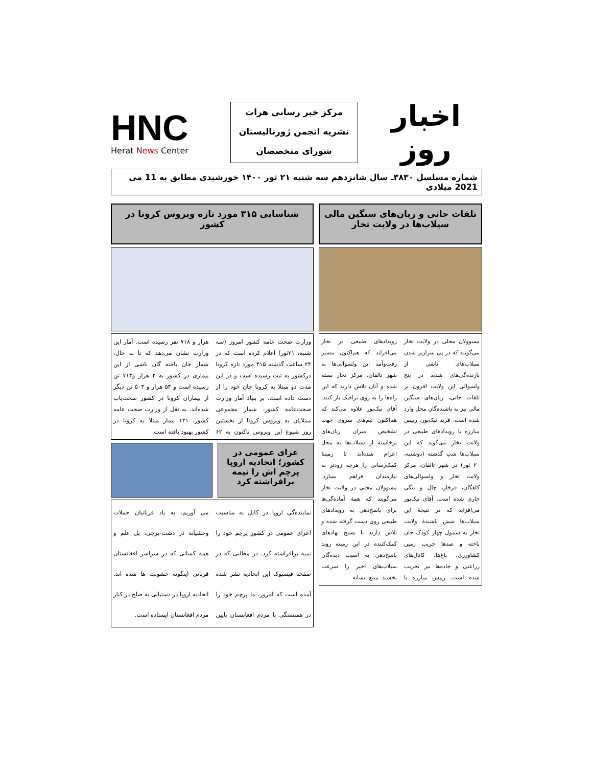اخبار روز
مرکز خبر رسانی هرات
نشریه انجمن ژورنالیستان
شورای متخصصان
HNC
Herat News Center
شماره مسلسل ۳۸۳۰ـ سال شانزدهم سه شنبه ۲۱ ثور ۱۴۰۰ خورشیدی مطابق به 11 می 2021 میلادی
تلفات جانی و زیان‌های سنگین مالی سیلاب‌ها در ولایت تخار
مسوولان محلی در ولایت تخار می‌گویند که در پی سرازیر شدن سیلاب‌های ناشی از بارنده‌گی‌های شدید در پنج ولسوالی این ولایت افزون بر تلفات جانی، زیان‌های سنگین مالی نیز به باشنده‌گان محل وارد شده است. فرید نیک‌پور، رییس مبارزه با رویدادهای طبیعی در ولایت تخار می‌گوید که این سیلاب‌ها شب گذشته (دوشنبه، ۲۰ ثور) در شهر تالقان، مرکز ولایت تخار و ولسوالی‌های کلفگان، فرخار، چال و بنگی جاری شده است. آقای نیک‌پور می‌افزاید که در نتیجهٔ این سیلاب‌ها شش باشندهٔ ولایت تخار به شمول چهار کودک جان باخته و صدها جریب زمین کشاورزی، باغ‌ها، کانال‌های زراعتی و جاده‌ها نیز تخریب شده است. رییس مبارزه با رویدادهای طبیعی در تخار می‌افزاید که هم‌اکنون مسیر رفت‌وآمد این ولسوالی‌ها به شهر تالقان، مرکز تخار بسته شده و آنان تلاش دارند که این راه‌ها را به روی ترافیک باز کنند. آقای نیک‌پور علاوه می‌کند که هم‌اکنون تیم‌های سروی جهت تشخیص میزان زیان‌های برخاسته از سیلاب‌ها به محل اعزام شده‌اند تا زمینهٔ کمک‌رسانی را هرچه زودتر به نیازمندان فراهم بسازد. مسوولان محلی در ولایت تخار می‌گویند که همهٔ آماده‌گی‌ها برای پاسخ‌دهی به رویدادهای طبیعی روی دست گرفته شده و تلاش دارند با بسیج نهادهای کمک‌کننده در این زمینه روند پاسخ‌دهی به آسیب دیده‌گان سیلاب‌های اخیر را سرعت بخشند. منبع: نشانه
شناسایی ۳۱۵ مورد تازه ویروس کرونا در کشور
وزارت صحت عامه کشور امروز (سه شنبه، ۲۱ثور) اعلام کرده است که در ۲۴ ساعت گذشته ۳۱۵ مورد تازه کرونا درکشور به ثبت رسیده است و در این مدت دو مبتلا به کرونا جان خود را از دست داده است. بر بنیاد آمار وزارت صحت‌عامه کشور، شمار مجموعی مبتلایان به ویروس کرونا از نخستین روز شیوع این ویروس تاکنون به ۶۲ هزار و ۷۱۸ نفر رسیده است. آمار این وزارت نشان می‌دهد که تا به حال، شمار جان باخته گان ناشی از این بیماری در کشور به ۲ هزار و۷۱۳ تن رسیده است و ۵۴ هزار و ۵۰۳ تن دیگر از بیماران کرونا در کشور صحت‌یاب شده‌اند. به نقل از وزارت صحت عامه کشور، ۱۲۱ بیمار مبتلا به کرونا در کشور بهبود یافته است.
عزای عمومی در کشور؛ اتحادیه اروپا پرچم اش را نیمه برافراشته کرد
نماینده‌گی اروپا در کابل به مناسبت اعزای عمومی در کشور پرچم خود را نمیه برافراشته کرد. در مطلبی که در صفحه فیسبوک این اتحادیه نشر شده آمده است که امروز، ما پرچم خود را در همبستگی با مردم افغانستان پایین می آوریم. به یاد قربانیان حملات وحشیانه در دشت-برچی، پل علم و همه کسانی که در سراسر افغانستان قربانی اینگونه خشونت ها شده اند. اتحادیه اروپا در دستیابی به صلح در کنار مردم افغانستان ایستاده است.